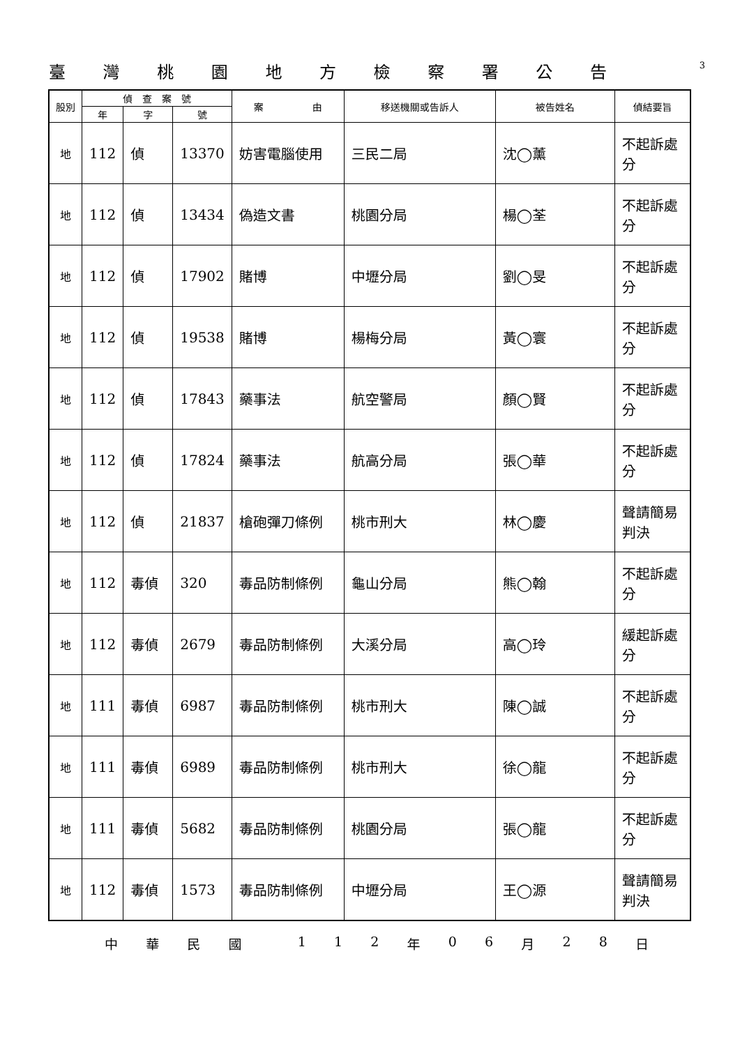3
臺灣桃園地方檢察署公告
| 股別 | 偵 查 案 號 | | | 案 由 | 移送機關或告訴人 | 被告姓名 | 偵結要旨 |
| --- | --- | --- | --- | --- | --- | --- | --- |
| | 年 | 字 | 號 | | | | |
| 地 | 112 | 偵 | 13370 | 妨害電腦使用 | 三民二局 | 沈◯薰 | 不起訴處分 |
| 地 | 112 | 偵 | 13434 | 偽造文書 | 桃園分局 | 楊◯荃 | 不起訴處分 |
| 地 | 112 | 偵 | 17902 | 賭博 | 中壢分局 | 劉◯旻 | 不起訴處分 |
| 地 | 112 | 偵 | 19538 | 賭博 | 楊梅分局 | 黃◯寰 | 不起訴處分 |
| 地 | 112 | 偵 | 17843 | 藥事法 | 航空警局 | 顏◯賢 | 不起訴處分 |
| 地 | 112 | 偵 | 17824 | 藥事法 | 航高分局 | 張◯華 | 不起訴處分 |
| 地 | 112 | 偵 | 21837 | 槍砲彈刀條例 | 桃市刑大 | 林◯慶 | 聲請簡易判決 |
| 地 | 112 | 毒偵 | 320 | 毒品防制條例 | 龜山分局 | 熊◯翰 | 不起訴處分 |
| 地 | 112 | 毒偵 | 2679 | 毒品防制條例 | 大溪分局 | 高◯玲 | 緩起訴處分 |
| 地 | 111 | 毒偵 | 6987 | 毒品防制條例 | 桃市刑大 | 陳◯誠 | 不起訴處分 |
| 地 | 111 | 毒偵 | 6989 | 毒品防制條例 | 桃市刑大 | 徐◯龍 | 不起訴處分 |
| 地 | 111 | 毒偵 | 5682 | 毒品防制條例 | 桃園分局 | 張◯龍 | 不起訴處分 |
| 地 | 112 | 毒偵 | 1573 | 毒品防制條例 | 中壢分局 | 王◯源 | 聲請簡易判決 |
中華民國 112 年 06 月 28 日